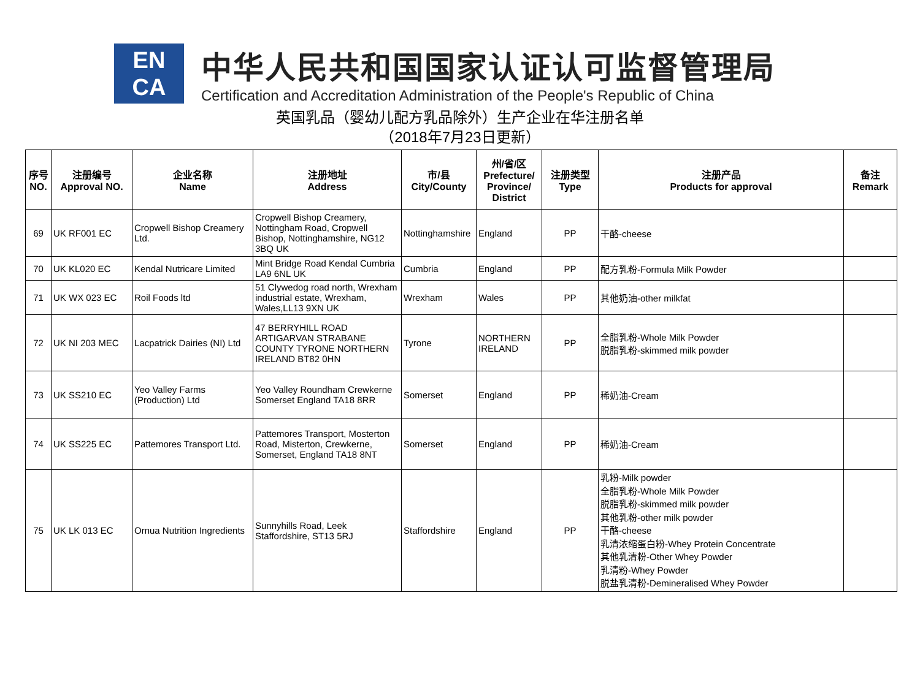EN
CA
中华人民共和国国家认证认可监督管理局
Certification and Accreditation Administration of the People's Republic of China
英国乳品（婴幼儿配方乳品除外）生产企业在华注册名单
（2018年7月23日更新）
| 序号 NO. | 注册编号 Approval NO. | 企业名称 Name | 注册地址 Address | 市/县 City/County | 州/省/区 Prefecture/ Province/ District | 注册类型 Type | 注册产品 Products for approval | 备注 Remark |
| --- | --- | --- | --- | --- | --- | --- | --- | --- |
| 69 | UK RF001 EC | Cropwell Bishop Creamery Ltd. | Cropwell Bishop Creamery, Nottingham Road, Cropwell Bishop, Nottinghamshire, NG12 3BQ UK | Nottinghamshire | England | PP | 干酪-cheese | |
| 70 | UK KL020 EC | Kendal Nutricare Limited | Mint Bridge Road Kendal Cumbria LA9 6NL UK | Cumbria | England | PP | 配方乳粉-Formula Milk Powder | |
| 71 | UK WX 023 EC | Roil Foods ltd | 51 Clywedog road north, Wrexham industrial estate, Wrexham, Wales,LL13 9XN UK | Wrexham | Wales | PP | 其他奶油-other milkfat | |
| 72 | UK NI 203 MEC | Lacpatrick Dairies (NI) Ltd | 47 BERRYHILL ROAD ARTIGARVAN STRABANE COUNTY TYRONE NORTHERN IRELAND BT82 0HN | Tyrone | NORTHERN IRELAND | PP | 全脂乳粉-Whole Milk Powder 脱脂乳粉-skimmed milk powder | |
| 73 | UK SS210 EC | Yeo Valley Farms (Production) Ltd | Yeo Valley Roundham Crewkerne Somerset England TA18 8RR | Somerset | England | PP | 稀奶油-Cream | |
| 74 | UK SS225 EC | Pattemores Transport Ltd. | Pattemores Transport, Mosterton Road, Misterton, Crewkerne, Somerset, England TA18 8NT | Somerset | England | PP | 稀奶油-Cream | |
| 75 | UK LK 013 EC | Ornua Nutrition Ingredients | Sunnyhills Road, Leek Staffordshire, ST13 5RJ | Staffordshire | England | PP | 乳粉-Milk powder 全脂乳粉-Whole Milk Powder 脱脂乳粉-skimmed milk powder 其他乳粉-other milk powder 干酪-cheese 乳清浓缩蛋白粉-Whey Protein Concentrate 其他乳清粉-Other Whey Powder 乳清粉-Whey Powder 脱盐乳清粉-Demineralised Whey Powder | |